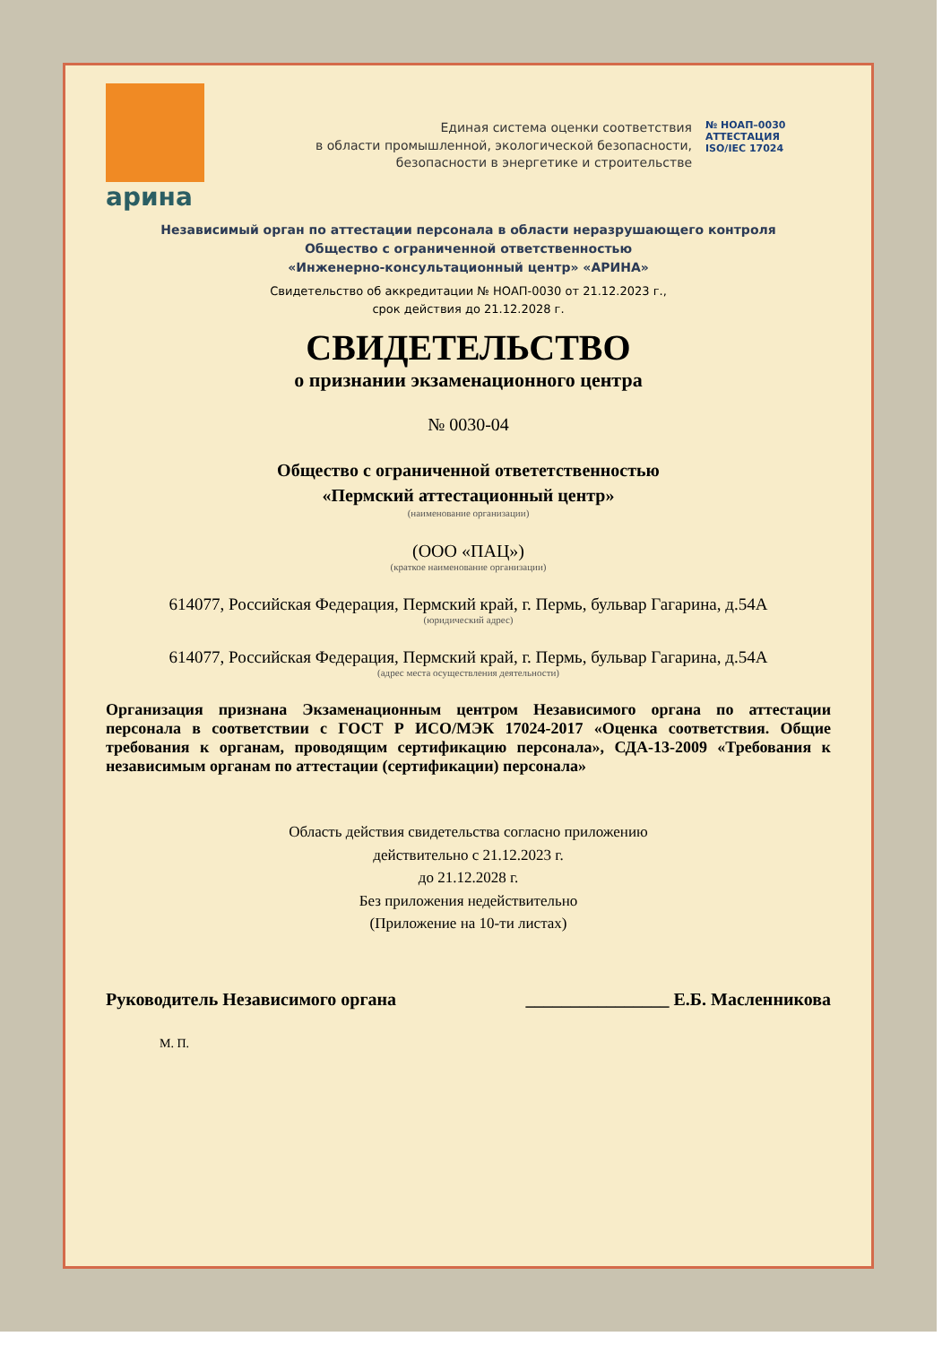арина
Единая система оценки соответствия
в области промышленной, экологической безопасности,
безопасности в энергетике и строительстве
№ НОАП–0030
АТТЕСТАЦИЯ
ISO/IEC 17024
Независимый орган по аттестации персонала в области неразрушающего контроля
Общество с ограниченной ответственностью
«Инженерно-консультационный центр» «АРИНА»
Свидетельство об аккредитации № НОАП-0030 от 21.12.2023 г.,
срок действия до 21.12.2028 г.
СВИДЕТЕЛЬСТВО
о признании экзаменационного центра
№ 0030-04
Общество с ограниченной ответетственностью
«Пермский аттестационный центр»
(наименование организации)
(ООО «ПАЦ»)
(краткое наименование организации)
614077, Российская Федерация, Пермский край, г. Пермь, бульвар Гагарина, д.54А
(юридический адрес)
614077, Российская Федерация, Пермский край, г. Пермь, бульвар Гагарина, д.54А
(адрес места осуществления деятельности)
Организация признана Экзаменационным центром Независимого органа по аттестации персонала в соответствии с ГОСТ Р ИСО/МЭК 17024-2017 «Оценка соответствия. Общие требования к органам, проводящим сертификацию персонала», СДА-13-2009 «Требования к независимым органам по аттестации (сертификации) персонала»
Область действия свидетельства согласно приложению
действительно с 21.12.2023 г.
до 21.12.2028 г.
Без приложения недействительно
(Приложение на 10-ти листах)
Руководитель Независимого органа ________________ Е.Б. Масленникова
М. П.